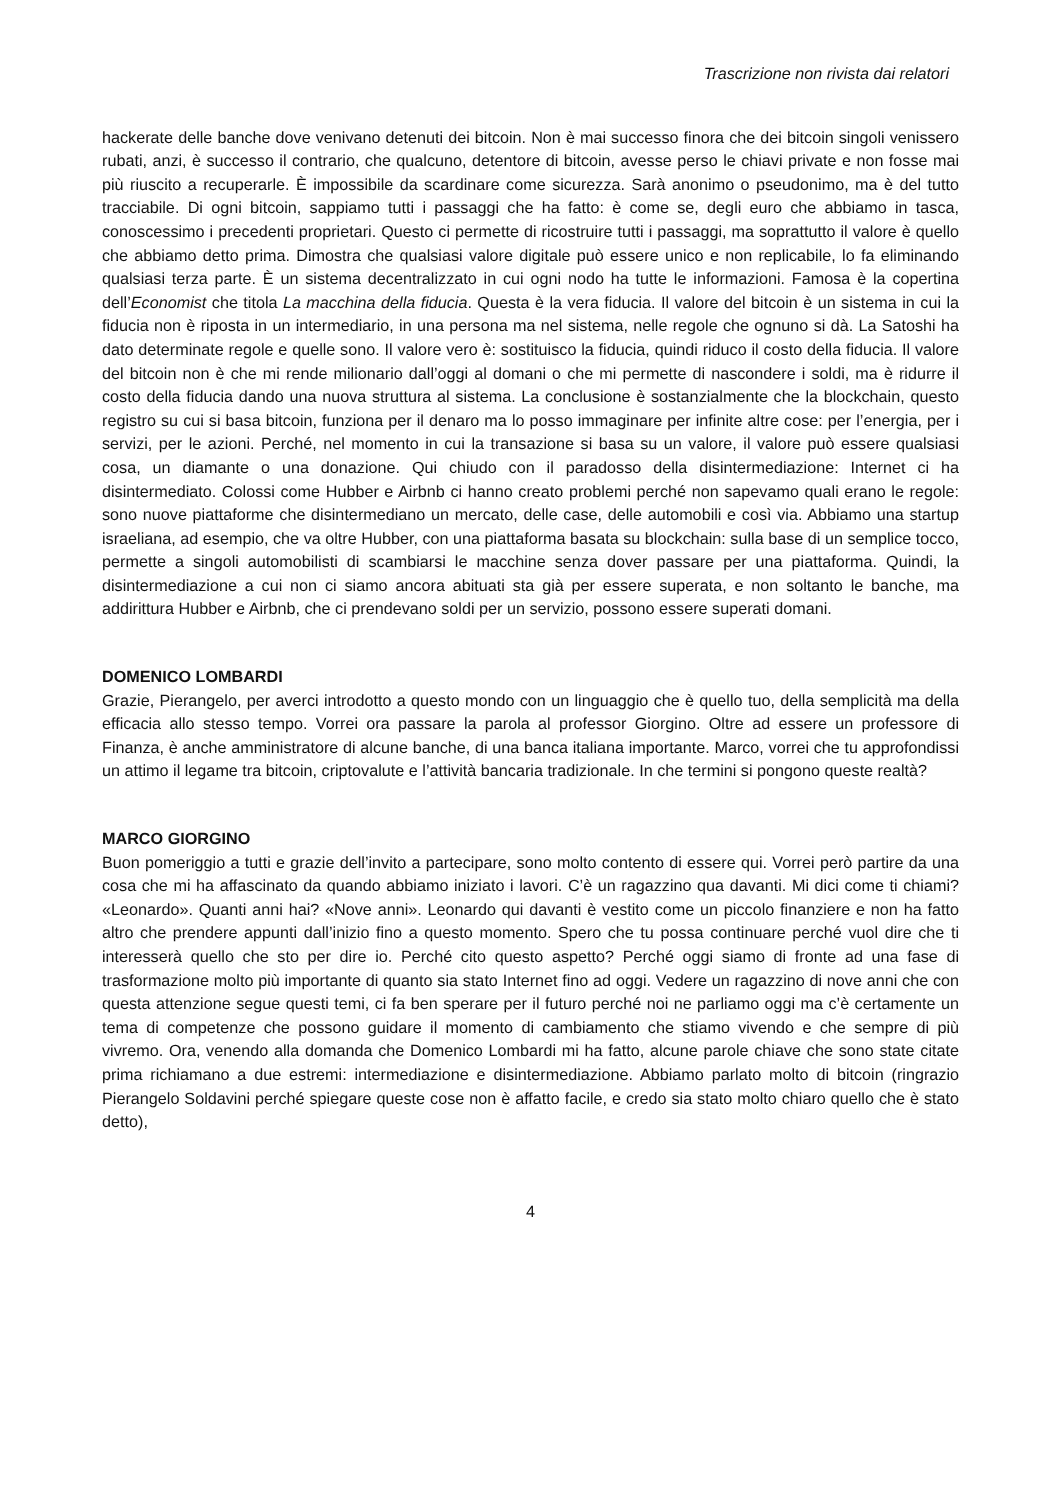Trascrizione non rivista dai relatori
hackerate delle banche dove venivano detenuti dei bitcoin. Non è mai successo finora che dei bit­coin singoli venissero rubati, anzi, è successo il contrario, che qualcuno, detentore di bitcoin, avesse perso le chiavi private e non fosse mai più riuscito a recuperarle. È impossibile da scardinare come sicurezza. Sarà anonimo o pseudonimo, ma è del tutto tracciabile. Di ogni bitcoin, sappiamo tutti i passaggi che ha fatto: è come se, degli euro che abbiamo in tasca, conoscessimo i precedenti pro­prietari. Questo ci permette di ricostruire tutti i passaggi, ma soprattutto il valore è quello che ab­biamo detto prima. Dimostra che qualsiasi valore digitale può essere unico e non replicabile, lo fa eliminando qualsiasi terza parte. È un sistema decentralizzato in cui ogni nodo ha tutte le informa­zioni. Famosa è la copertina dell’Economist che titola La macchina della fiducia. Questa è la vera fiducia. Il valore del bitcoin è un sistema in cui la fiducia non è riposta in un intermediario, in una persona ma nel sistema, nelle regole che ognuno si dà. La Satoshi ha dato determinate regole e quelle sono. Il valore vero è: sostituisco la fiducia, quindi riduco il costo della fiducia. Il valore del bitcoin non è che mi rende milionario dall’oggi al domani o che mi permette di nascondere i soldi, ma è ridurre il costo della fiducia dando una nuova struttura al sistema. La conclusione è sostanzial­mente che la blockchain, questo registro su cui si basa bitcoin, funziona per il denaro ma lo posso immaginare per infinite altre cose: per l’energia, per i servizi, per le azioni. Perché, nel momento in cui la transazione si basa su un valore, il valore può essere qualsiasi cosa, un diamante o una dona­zione. Qui chiudo con il paradosso della disintermediazione: Internet ci ha disintermediato. Colossi come Hubber e Airbnb ci hanno creato problemi perché non sapevamo quali erano le regole: sono nuove piattaforme che disintermediano un mercato, delle case, delle automobili e così via. Abbiamo una startup israeliana, ad esempio, che va oltre Hubber, con una piattaforma basata su blockchain: sulla base di un semplice tocco, permette a singoli automobilisti di scambiarsi le macchine senza dover passare per una piattaforma. Quindi, la disintermediazione a cui non ci siamo ancora abituati sta già per essere superata, e non soltanto le banche, ma addirittura Hubber e Airbnb, che ci pren­devano soldi per un servizio, possono essere superati domani.
DOMENICO LOMBARDI
Grazie, Pierangelo, per averci introdotto a questo mondo con un linguaggio che è quello tuo, della semplicità ma della efficacia allo stesso tempo. Vorrei ora passare la parola al professor Giorgino. Oltre ad essere un professore di Finanza, è anche amministratore di alcune banche, di una banca italiana importante. Marco, vorrei che tu approfondissi un attimo il legame tra bitcoin, criptovalute e l’attività bancaria tradizionale. In che termini si pongono queste realtà?
MARCO GIORGINO
Buon pomeriggio a tutti e grazie dell’invito a partecipare, sono molto contento di essere qui. Vorrei però partire da una cosa che mi ha affascinato da quando abbiamo iniziato i lavori. C’è un ragazzino qua davanti. Mi dici come ti chiami? «Leonardo». Quanti anni hai? «Nove anni». Leonardo qui da­vanti è vestito come un piccolo finanziere e non ha fatto altro che prendere appunti dall’inizio fino a questo momento. Spero che tu possa continuare perché vuol dire che ti interesserà quello che sto per dire io. Perché cito questo aspetto? Perché oggi siamo di fronte ad una fase di trasformazione molto più importante di quanto sia stato Internet fino ad oggi. Vedere un ragazzino di nove anni che con questa attenzione segue questi temi, ci fa ben sperare per il futuro perché noi ne parliamo oggi ma c’è certamente un tema di competenze che possono guidare il momento di cambiamento che stiamo vivendo e che sempre di più vivremo. Ora, venendo alla domanda che Domenico Lombardi mi ha fatto, alcune parole chiave che sono state citate prima richiamano a due estremi: intermedia­zione e disintermediazione. Abbiamo parlato molto di bitcoin (ringrazio Pierangelo Soldavini perché spiegare queste cose non è affatto facile, e credo sia stato molto chiaro quello che è stato detto),
4